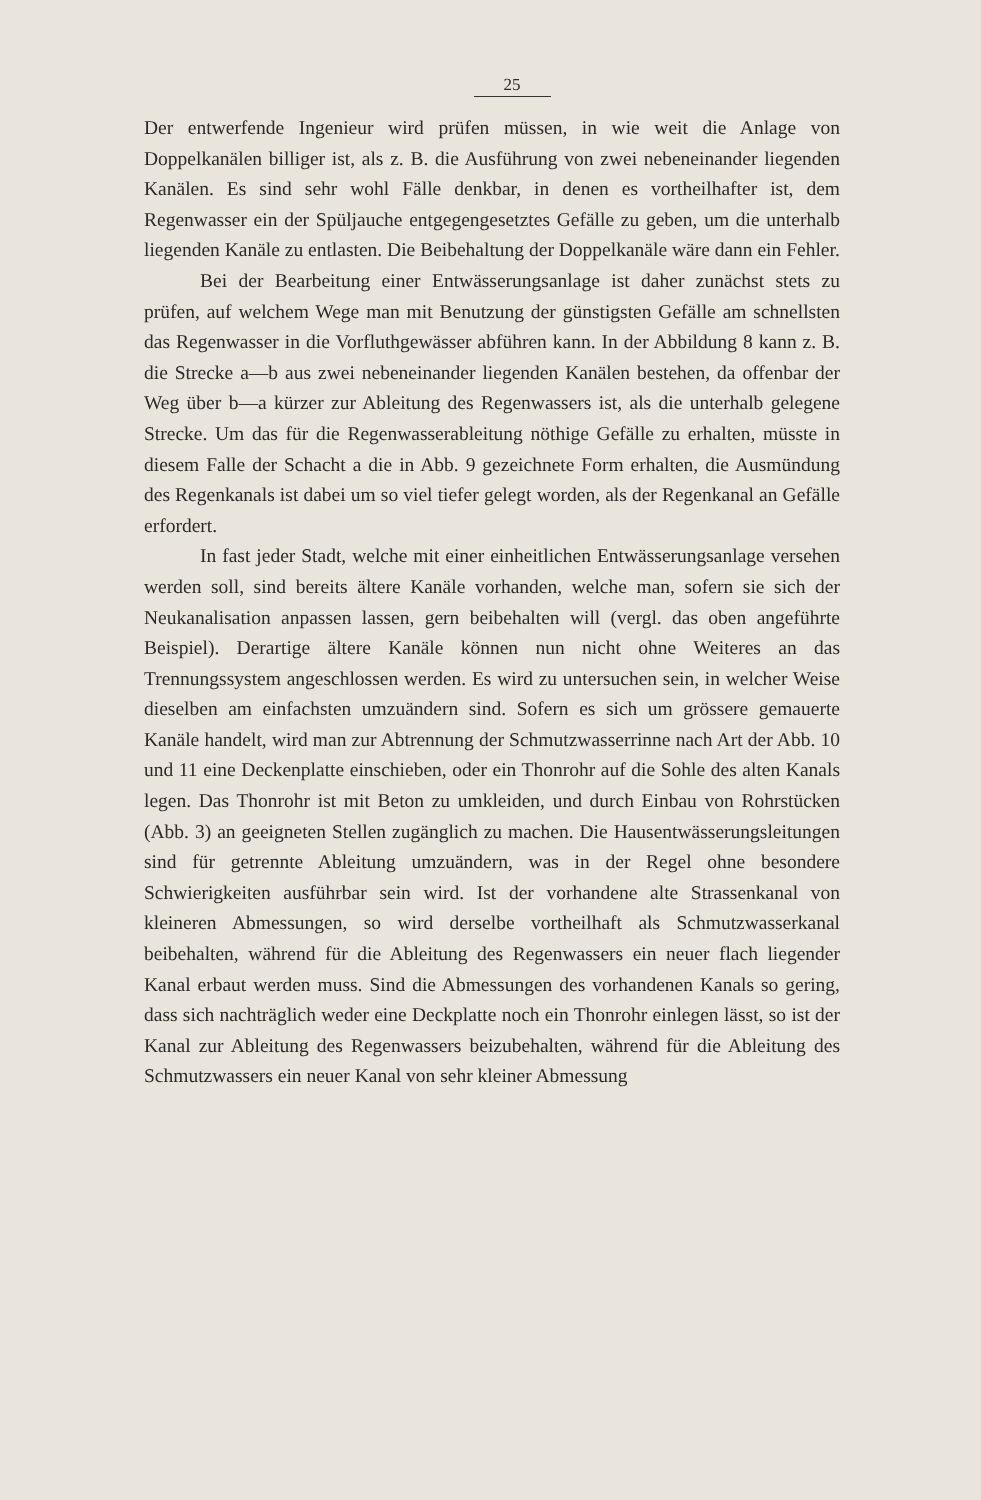25
Der entwerfende Ingenieur wird prüfen müssen, in wie weit die Anlage von Doppelkanälen billiger ist, als z. B. die Ausführung von zwei nebeneinander liegenden Kanälen. Es sind sehr wohl Fälle denkbar, in denen es vortheilhafter ist, dem Regenwasser ein der Spüljauche entgegengesetztes Gefälle zu geben, um die unterhalb liegenden Kanäle zu entlasten. Die Beibehaltung der Doppelkanäle wäre dann ein Fehler.
Bei der Bearbeitung einer Entwässerungsanlage ist daher zunächst stets zu prüfen, auf welchem Wege man mit Benutzung der günstigsten Gefälle am schnellsten das Regenwasser in die Vorfluthgewässer abführen kann. In der Abbildung 8 kann z. B. die Strecke a—b aus zwei nebeneinander liegenden Kanälen bestehen, da offenbar der Weg über b—a kürzer zur Ableitung des Regenwassers ist, als die unterhalb gelegene Strecke. Um das für die Regenwasserableitung nöthige Gefälle zu erhalten, müsste in diesem Falle der Schacht a die in Abb. 9 gezeichnete Form erhalten, die Ausmündung des Regenkanals ist dabei um so viel tiefer gelegt worden, als der Regenkanal an Gefälle erfordert.
In fast jeder Stadt, welche mit einer einheitlichen Entwässerungsanlage versehen werden soll, sind bereits ältere Kanäle vorhanden, welche man, sofern sie sich der Neukanalisation anpassen lassen, gern beibehalten will (vergl. das oben angeführte Beispiel). Derartige ältere Kanäle können nun nicht ohne Weiteres an das Trennungssystem angeschlossen werden. Es wird zu untersuchen sein, in welcher Weise dieselben am einfachsten umzuändern sind. Sofern es sich um grössere gemauerte Kanäle handelt, wird man zur Abtrennung der Schmutzwasserrinne nach Art der Abb. 10 und 11 eine Deckenplatte einschieben, oder ein Thonrohr auf die Sohle des alten Kanals legen. Das Thonrohr ist mit Beton zu umkleiden, und durch Einbau von Rohrstücken (Abb. 3) an geeigneten Stellen zugänglich zu machen. Die Hausentwässerungsleitungen sind für getrennte Ableitung umzuändern, was in der Regel ohne besondere Schwierigkeiten ausführbar sein wird. Ist der vorhandene alte Strassenkanal von kleineren Abmessungen, so wird derselbe vortheilhaft als Schmutzwasserkanal beibehalten, während für die Ableitung des Regenwassers ein neuer flach liegender Kanal erbaut werden muss. Sind die Abmessungen des vorhandenen Kanals so gering, dass sich nachträglich weder eine Deckplatte noch ein Thonrohr einlegen lässt, so ist der Kanal zur Ableitung des Regenwassers beizubehalten, während für die Ableitung des Schmutzwassers ein neuer Kanal von sehr kleiner Abmessung